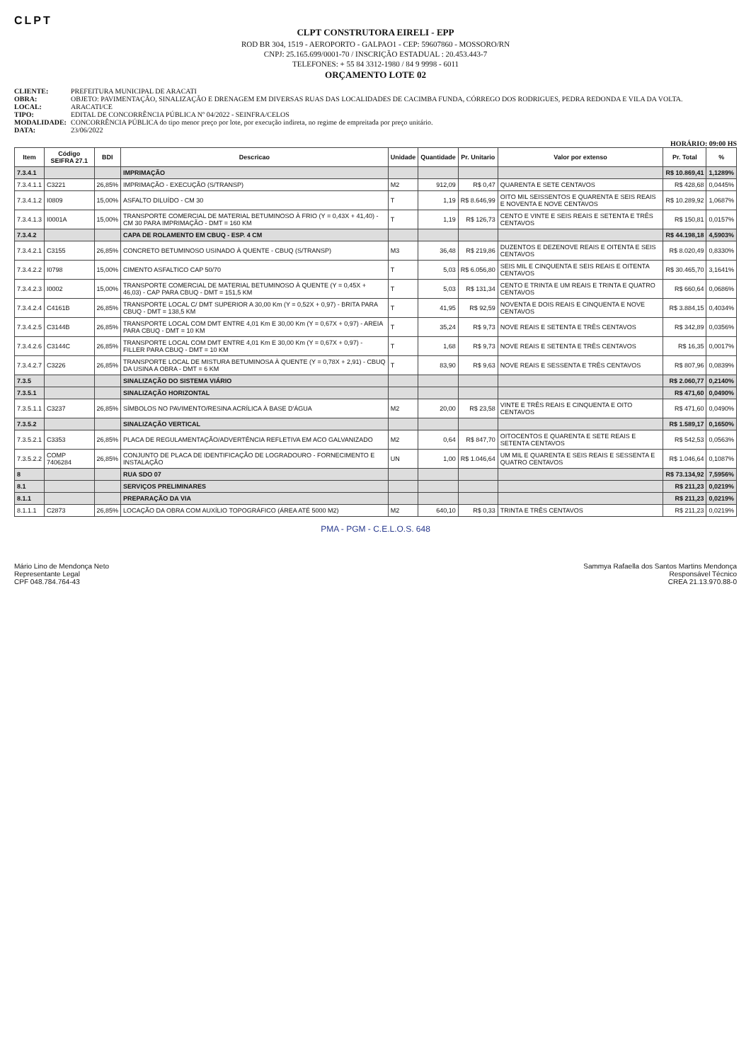CLPT
CLPT CONSTRUTORA EIRELI - EPP
ROD BR 304, 1519 - AEROPORTO - GALPAO1 - CEP: 59607860 - MOSSORO/RN
CNPJ: 25.165.699/0001-70 / INSCRIÇÃO ESTADUAL : 20.453.443-7
TELEFONES: + 55 84 3312-1980 / 84 9 9998 - 6011
ORÇAMENTO LOTE 02
CLIENTE: PREFEITURA MUNICIPAL DE ARACATI OBRA: OBJETO: PAVIMENTAÇÃO, SINALIZAÇÃO E DRENAGEM EM DIVERSAS RUAS DAS LOCALIDADES DE CACIMBA FUNDA, CÓRREGO DOS RODRIGUES, PEDRA REDONDA E VILA DA VOLTA. LOCAL: ARACATI/CE TIPO: EDITAL DE CONCORRÊNCIA PÚBLICA Nº 04/2022 - SEINFRA/CELOS MODALIDADE: CONCORRÊNCIA PÚBLICA do tipo menor preço por lote, por execução indireta, no regime de empreitada por preço unitário. DATA: 23/06/2022
HORÁRIO: 09:00 HS
| Item | Código SEIFRA 27.1 | BDI | Descricao | Unidade | Quantidade | Pr. Unitario | Valor por extenso | Pr. Total | % |
| --- | --- | --- | --- | --- | --- | --- | --- | --- | --- |
| 7.3.4.1 | | | IMPRIMAÇÃO | | | | | R$ 10.869,41 | 1,1289% |
| 7.3.4.1.1 | C3221 | 26,85% | IMPRIMAÇÃO - EXECUÇÃO (S/TRANSP) | M2 | 912,09 | R$ 0,47 | QUARENTA E SETE CENTAVOS | R$ 428,68 | 0,0445% |
| 7.3.4.1.2 | I0809 | 15,00% | ASFALTO DILUÍDO - CM 30 | T | 1,19 | R$ 8.646,99 | OITO MIL SEISSENTOS E QUARENTA E SEIS REAIS E NOVENTA E NOVE CENTAVOS | R$ 10.289,92 | 1,0687% |
| 7.3.4.1.3 | I0001A | 15,00% | TRANSPORTE COMERCIAL DE MATERIAL BETUMINOSO À FRIO (Y = 0,43X + 41,40) - CM 30 PARA IMPRIMAÇÃO - DMT = 160 KM | T | 1,19 | R$ 126,73 | CENTO E VINTE E SEIS REAIS E SETENTA E TRÊS CENTAVOS | R$ 150,81 | 0,0157% |
| 7.3.4.2 | | | CAPA DE ROLAMENTO EM CBUQ - ESP. 4 CM | | | | | R$ 44.198,18 | 4,5903% |
| 7.3.4.2.1 | C3155 | 26,85% | CONCRETO BETUMINOSO USINADO À QUENTE - CBUQ (S/TRANSP) | M3 | 36,48 | R$ 219,86 | DUZENTOS E DEZENOVE REAIS E OITENTA E SEIS CENTAVOS | R$ 8.020,49 | 0,8330% |
| 7.3.4.2.2 | I0798 | 15,00% | CIMENTO ASFALTICO CAP 50/70 | T | 5,03 | R$ 6.056,80 | SEIS MIL E CINQUENTA E SEIS REAIS E OITENTA CENTAVOS | R$ 30.465,70 | 3,1641% |
| 7.3.4.2.3 | I0002 | 15,00% | TRANSPORTE COMERCIAL DE MATERIAL BETUMINOSO À QUENTE (Y = 0,45X + 46,03) - CAP PARA CBUQ - DMT = 151,5 KM | T | 5,03 | R$ 131,34 | CENTO E TRINTA E UM REAIS E TRINTA E QUATRO CENTAVOS | R$ 660,64 | 0,0686% |
| 7.3.4.2.4 | C4161B | 26,85% | TRANSPORTE LOCAL C/ DMT SUPERIOR A 30,00 Km (Y = 0,52X + 0,97) - BRITA PARA CBUQ - DMT = 138,5 KM | T | 41,95 | R$ 92,59 | NOVENTA E DOIS REAIS E CINQUENTA E NOVE CENTAVOS | R$ 3.884,15 | 0,4034% |
| 7.3.4.2.5 | C3144B | 26,85% | TRANSPORTE LOCAL COM DMT ENTRE 4,01 Km E 30,00 Km (Y = 0,67X + 0,97) - AREIA PARA CBUQ - DMT = 10 KM | T | 35,24 | R$ 9,73 | NOVE REAIS E SETENTA E TRÊS CENTAVOS | R$ 342,89 | 0,0356% |
| 7.3.4.2.6 | C3144C | 26,85% | TRANSPORTE LOCAL COM DMT ENTRE 4,01 Km E 30,00 Km (Y = 0,67X + 0,97) - FILLER PARA CBUQ - DMT = 10 KM | T | 1,68 | R$ 9,73 | NOVE REAIS E SETENTA E TRÊS CENTAVOS | R$ 16,35 | 0,0017% |
| 7.3.4.2.7 | C3226 | 26,85% | TRANSPORTE LOCAL DE MISTURA BETUMINOSA À QUENTE (Y = 0,78X + 2,91) - CBUQ DA USINA A OBRA - DMT = 6 KM | T | 83,90 | R$ 9,63 | NOVE REAIS E SESSENTA E TRÊS CENTAVOS | R$ 807,96 | 0,0839% |
| 7.3.5 | | | SINALIZAÇÃO DO SISTEMA VIÁRIO | | | | | R$ 2.060,77 | 0,2140% |
| 7.3.5.1 | | | SINALIZAÇÃO HORIZONTAL | | | | | R$ 471,60 | 0,0490% |
| 7.3.5.1.1 | C3237 | 26,85% | SÍMBOLOS NO PAVIMENTO/RESINA ACRÍLICA À BASE D'ÁGUA | M2 | 20,00 | R$ 23,58 | VINTE E TRÊS REAIS E CINQUENTA E OITO CENTAVOS | R$ 471,60 | 0,0490% |
| 7.3.5.2 | | | SINALIZAÇÃO VERTICAL | | | | | R$ 1.589,17 | 0,1650% |
| 7.3.5.2.1 | C3353 | 26,85% | PLACA DE REGULAMENTAÇÃO/ADVERTÊNCIA REFLETIVA EM ACO GALVANIZADO | M2 | 0,64 | R$ 847,70 | OITOCENTOS E QUARENTA E SETE REAIS E SETENTA CENTAVOS | R$ 542,53 | 0,0563% |
| 7.3.5.2.2 | COMP 7406284 | 26,85% | CONJUNTO DE PLACA DE IDENTIFICAÇÃO DE LOGRADOURO - FORNECIMENTO E INSTALAÇÃO | UN | 1,00 | R$ 1.046,64 | UM MIL E QUARENTA E SEIS REAIS E SESSENTA E QUATRO CENTAVOS | R$ 1.046,64 | 0,1087% |
| 8 | | | RUA SDO 07 | | | | | R$ 73.134,92 | 7,5956% |
| 8.1 | | | SERVIÇOS PRELIMINARES | | | | | R$ 211,23 | 0,0219% |
| 8.1.1 | | | PREPARAÇÃO DA VIA | | | | | R$ 211,23 | 0,0219% |
| 8.1.1.1 | C2873 | 26,85% | LOCAÇÃO DA OBRA COM AUXÍLIO TOPOGRÁFICO (ÁREA ATÉ 5000 M2) | M2 | 640,10 | R$ 0,33 | TRINTA E TRÊS CENTAVOS | R$ 211,23 | 0,0219% |
PMA - PGM - C.E.L.O.S. 648
Mário Lino de Mendonça Neto
Representante Legal
CPF 048.784.764-43
Sammya Rafaella dos Santos Martins Mendonça
Responsável Técnico
CREA 21.13.970.88-0